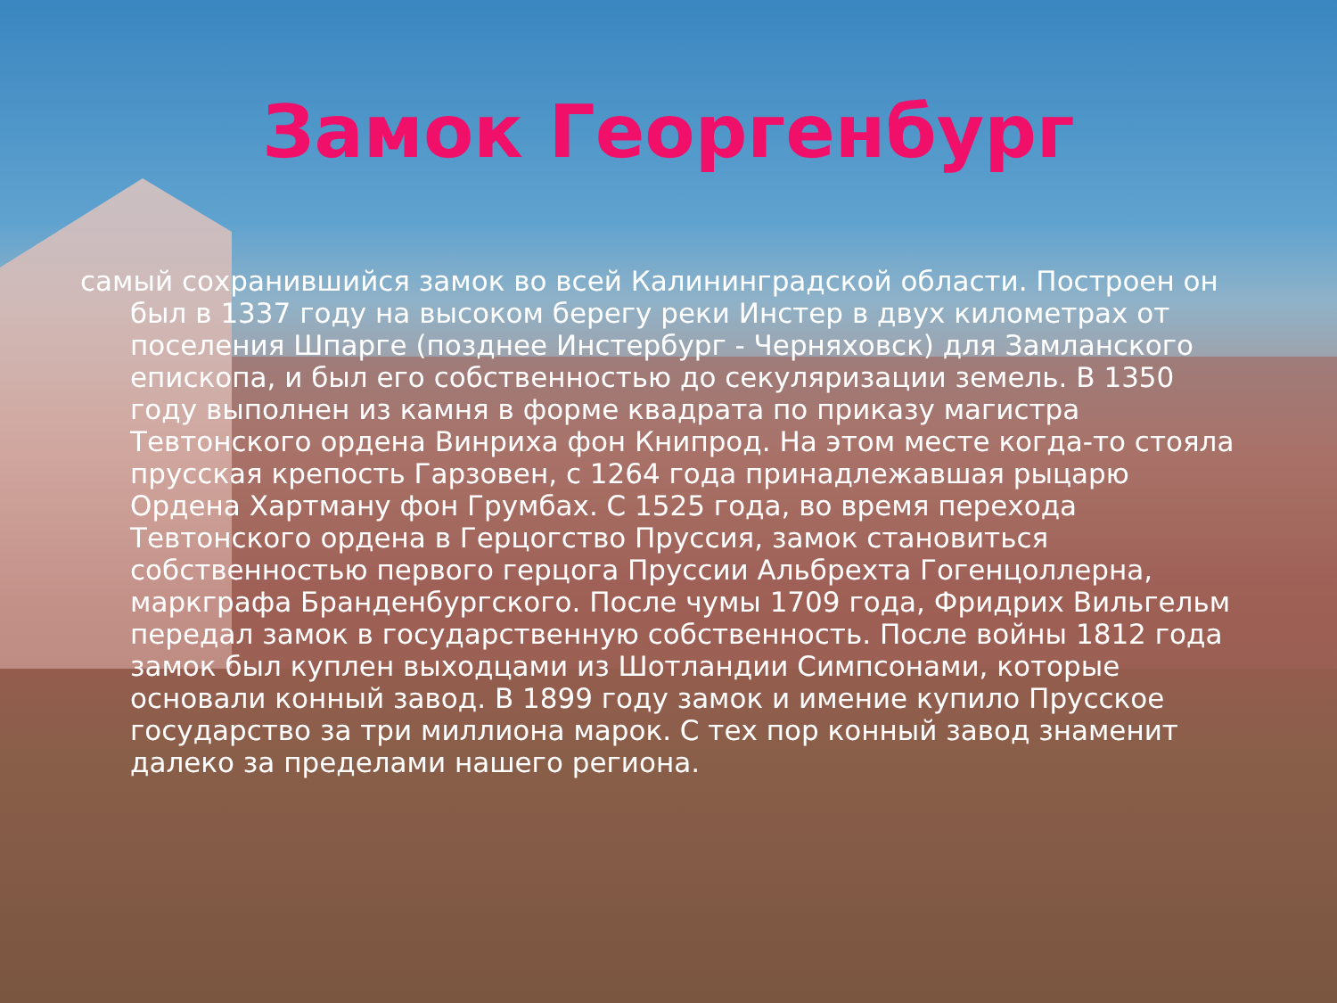Замок Георгенбург
самый сохранившийся замок во всей Калининградской области. Построен он был в 1337 году на высоком берегу реки Инстер в двух километрах от поселения Шпарге (позднее Инстербург - Черняховск) для Замланского епископа, и был его собственностью до секуляризации земель. В 1350 году выполнен из камня в форме квадрата по приказу магистра Тевтонского ордена Винриха фон Книпрод. На этом месте когда-то стояла прусская крепость Гарзовен, с 1264 года принадлежавшая рыцарю Ордена Хартману фон Грумбах. С 1525 года, во время перехода Тевтонского ордена в Герцогство Пруссия, замок становиться собственностью первого герцога Пруссии Альбрехта Гогенцоллерна, маркграфа Бранденбургского. После чумы 1709 года, Фридрих Вильгельм передал замок в государственную собственность. После войны 1812 года замок был куплен выходцами из Шотландии Симпсонами, которые основали конный завод. В 1899 году замок и имение купило Прусское государство за три миллиона марок. С тех пор конный завод знаменит далеко за пределами нашего региона.